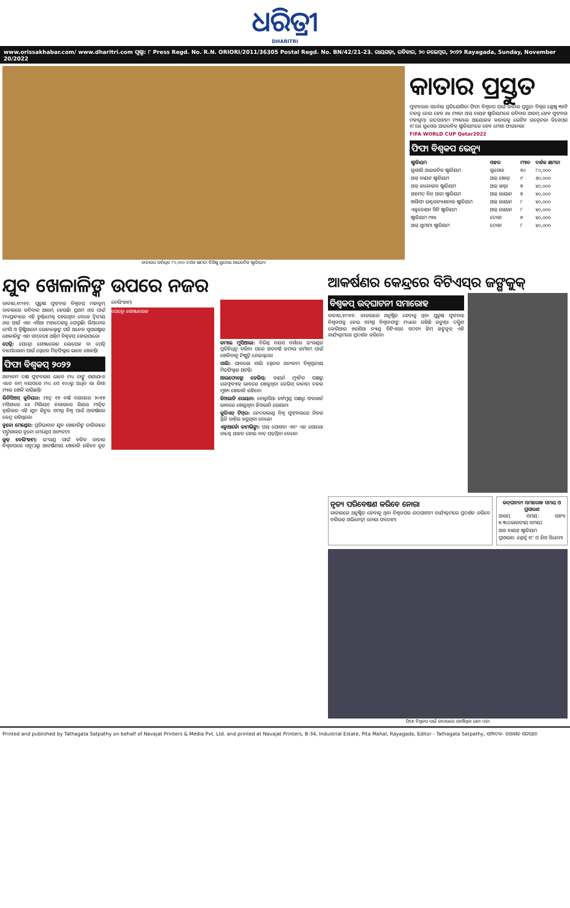ଧରିତ୍ରୀ
DHARITRI
www.orissakhabar.com/ www.dharitri.com ପୃଷ୍ଠା: ୮ Press Regd. No. R.N. ORIORI/2011/36305 Postal Regd. No. BN/42/21-23. ରାୟଗଡ଼ା, ରବିବାର, ୨୦ ନଭେମ୍ବର, ୨୦୨୨ Rayagada, Sunday, November 20/2022
କାତାରର ସର୍ବାଧିକ ୮୦,୦୦୦ ଦର୍ଶକ କ୍ଷମତା ବିଶିଷ୍ଟ ଲୁସେଲ ଆଇକନିକ ଷ୍ଟାଡିୟମ।
କାତାର ପ୍ରସ୍ତୁତ
ଫୁଟବଲର ସର୍ବୋଚ୍ଚ ପ୍ରତିଯୋଗିତା ଫିଫା ବିଶ୍ୱକପ ପାଇଁ କାତାର ପ୍ରସ୍ତୁତ। ବିଶ୍ୱର ଶ୍ରେଷ୍ଠ ୩୨ଟି ଦଳକୁ ନେଇ ହେବ ୬୪ ମ୍ୟାଚ। ଅଲ୍ ବାୟଟ ଷ୍ଟାଡିୟମରେ ରବିବାର ଆରମ୍ଭ ହେବ ଫୁଟବଲ ମହାକୁମ୍ଭ। ଉଦ୍‌ଘାଟନୀ ମ୍ୟାଚରେ ଆୟୋଜକ କାତାରକୁ ଭେଟିବ ଇକ୍ୱେଡର। ଡିସେମ୍ବର ୧୮ରେ ଲୁସେଲ ଆଇକନିକ୍ ଷ୍ଟାଡିୟମରେ ହେବ ମେଗା ଫାଇନାଲ।
FIFA WORLD CUP Qatar2022
ଫିଫା ବିଶ୍ୱକପ ଭେନ୍ୟୁ
| ଷ୍ଟାଡିୟମ | ସହର | ମ୍ୟାଚ | ଦର୍ଶକ କ୍ଷମତା |
| --- | --- | --- | --- |
| ଲୁସାଲି ଆଇକନିକ ଷ୍ଟାଡିୟମ | ଲୁସେଲ | ୧୦ | ୮୦,୦୦୦ |
| ଅଲ୍ ବାୟଟ ଷ୍ଟାଡିୟମ | ଅଲ୍ ଖୋର୍ | ୯ | ୬୦,୦୦୦ |
| ଅଲ୍ ଜାନୋଉବ ଷ୍ଟାଡିୟମ | ଅଲ୍ ୱାକ୍ରା | ୭ | ୪୦,୦୦୦ |
| ଅହମଦ ବିନ୍ ଅଲୀ ଷ୍ଟାଡିୟମ | ଅଲ୍ ରାୟାନ | ୭ | ୪୦,୦୦୦ |
| ଖଲିଫା ଇଣ୍ଟରନ୍ୟାଶନାଲ ଷ୍ଟାଡିୟମ | ଅଲ୍ ରାୟାନ | ୮ | ୪୦,୦୦୦ |
| ଏଜୁକେଶନ ସିଟି ଷ୍ଟାଡିୟମ | ଅଲ୍ ରାୟାନ | ୮ | ୪୦,୦୦୦ |
| ଷ୍ଟାଡିୟମ ୯୭୪ | ଦୋହା | ୭ | ୪୦,୦୦୦ |
| ଅଲ୍ ଥୁମାମା ଷ୍ଟାଡିୟମ | ଦୋହା | ୮ | ୪୦,୦୦୦ |
ଯୁବ ଖେଳାଳିଙ୍କ ଉପରେ ନଜର
କାତାର,୧୯।୧୧: ପୁରୁଷ ଫୁଟ୍‌ବଲ ବିଶ୍ୱକପ୍ ମହାକୁମ୍ଭ କାତାରରେ ରବିବାର ଆରମ୍ଭ ହେଉଛି। ପ୍ରଥମ ଥର ପାଇଁ ମଧ୍ୟପ୍ରାଚ୍ୟରେ ଏହି ଟୁର୍ଣ୍ଣାମେଣ୍ଟ ହେଉଥିବା ବେଳେ ଦ୍ୱିତୀୟ ଥର ପାଇଁ ଏହା ଏସିଆ ମହାଦେଶକୁ ଫେରୁଛି। ଲିଓନେଲ ମେସି ଓ କ୍ରିଷ୍ଟିଆନୋ ରୋନାଲ୍ଡୋଙ୍କ ପରି ଅନେକ ସୁପରଷ୍ଟାର ଖେଳାଳିଙ୍କ ଏହା ସମ୍ଭବତଃ ଅନ୍ତିମ ବିଶ୍ୱକପ୍ ହୋଇପାରେ।
ପେଡ୍ରି: ପେଡ୍ରୋ ଗୋଞ୍ଜାଲେଜ ଲୋପେଜ ବା ପେଡ୍ରି ବାର୍ସେଲୋନା ପାଇଁ ସ୍ପେନ୍‌ର ମିଡ୍‌ଫିଲ୍ଡର ଭାବେ ଖେଳନ୍ତି।
ଫିଫା ବିଶ୍ୱକପ୍ ୨୦୨୨
ଅନ୍ୟତମ ଦକ୍ଷ ଫୁଟ୍‌ବଲର ଭାବେ ମଧ୍ୟ ତାଙ୍କୁ ଗଣାଯାଏ। ଏତେ କମ୍ ବୟସରେ ମଧ୍ୟ ସେ ୧୦୦ରୁ ଅଧିକ ଲା ଲିଗା ମ୍ୟାଚ ଖେଳି ସାରିଛନ୍ତି।
ଭିନିସିଅସ୍ ଜୁନିୟର: ମାତ୍ର ୧୭ ବର୍ଷ ବୟସରେ ୨୦୧୭ ମସିହାରେ ୪୬ ମିଲିୟନ୍ ଡଲାରରେ ରିୟଲ ମାଡ୍ରିଡ୍ ବ୍ରାଜିଲର ଏହି ଯୁବ ୱିଙ୍ଗର ସମଗ୍ର ବିଶ୍ୱ ପାଇଁ ଆକର୍ଷଣର କେନ୍ଦ୍ର ରହିଥିଲେ।
ନୁନୋ ମେଣ୍ଡେସ: ପ୍ରତିଭାବାନ ଯୁବ ଖେଳାଳିଙ୍କ ତାଲିକାରେ ପର୍ତ୍ତୁଗାଲର ନୁନୋ ମେଣ୍ଡେସ ଅନ୍ୟତମ।
ଜୁଡ୍ ବେଲିଂହାମ୍: ଇଂଲଣ୍ଡ ପାଇଁ ଚଳିତ କାତାର ବିଶ୍ୱକପରେ ସବୁଠାରୁ ଆକର୍ଷଣୀୟ ଖେଳାଳି ରହିବେ ଜୁଡ୍ ବେଲିଂହାମ୍।
ପେଡ୍ରୋ ଗୋଞ୍ଜାଲେଜ
ଜମାଲ ମୁସିଆଲା: ବିଭିନ୍ନ ବୟସ ବର୍ଗରେ ଇଂଲଣ୍ଡର ପ୍ରତିନିଧିତ୍ୱ କରିବା ପରେ ଗତବର୍ଷ ଜମାଲ ଜର୍ମାନୀ ପାଇଁ ଖେଳିବାକୁ ନିଷ୍ପତ୍ତି ନେଇଥିଲେ।
ଗାଭି: ପାବଲୋ ଗାଭି ସ୍ପେନର ଅନ୍ୟତମ ବିଶ୍ୱସ୍ତରୀୟ ମିଡ୍‌ଫିଲ୍ଡର ଅଟନ୍ତି।
ଆଲଫୋନ୍ସୋ ଡେଭିସ୍: ବାୟର୍ନ ମ୍ୟୁନିକ ପକ୍ଷରୁ ଲେଫ୍ଟବ୍ୟାକ୍ ଭାବରେ ଖେଳୁଥିବା ଡେଭିସ୍ କାନାଡା ଦଳର ମୁଖ୍ୟ ଖେଳାଳି ରହିବେ।
ଜିଓଭାନି ରେୟନା: ବୋରୁସିଆ ଡର୍ଟମୁଣ୍ଡ ପକ୍ଷରୁ ଫରୱାର୍ଡ ଭାବରେ ଖେଳୁଥିବା ଜିଓଭାନି ରେୟନା।
ଜୁରିଏନ୍ ଟିମ୍ବର: ନେଦରଲାଣ୍ଡ ବିଶ୍ୱ ଫୁଟ୍‌ବଲରେ ନିଜର ସ୍ଥିତି କାହିର କରୁଥିବା ବେଳେ।
ଏଡୁଆର୍ଡୋ କାମଭିଙ୍ଗା: ପଲ୍ ପୋଗବା ଏବଂ ଏନ୍ ଗୋଲୋ କାଣ୍ଟେ ଆହତ ହୋଇ ବାଦ୍ ପଡ଼ିଥିବା ବେଳେ।
ଆକର୍ଷଣର କେନ୍ଦ୍ରରେ ବିଟିଏସ୍‌ର ଜଙ୍ଗକୁକ୍
ବିଶ୍ୱକପ୍ ଉଦ୍‌ଘାଟନୀ ସମାରୋହ
କାତାର,୧୯।୧୧: କାତାରରେ ଅନୁଷ୍ଠିତ ହେବାକୁ ଥିବା ପୁରୁଷ ଫୁଟବଲ ବିଶ୍ୱକପକୁ ନେଇ ସମଗ୍ର ବିଶ୍ୱବାସୀଙ୍କ ମଧ୍ୟରେ ରହିଛି ଉତ୍କଣ୍ଠା। ଦକ୍ଷିଣ କୋରିଆର ୭ଜଣିଆ ବ୍ୟାଣ୍ଡ ବିଟିଏସ୍‌ର ସଦସ୍ୟ ଜିମ୍ ଜଙ୍ଗକୁକ୍ ଏହି କାର୍ଯ୍ୟକ୍ରମରେ ପ୍ରଦର୍ଶନ କରିବେ।
ନୃତ୍ୟ ପରିବେଷଣ କରିବେ ନୋରା
କାତାରରେ ଅନୁଷ୍ଠିତ ହେବାକୁ ଥିବା ବିଶ୍ୱକପର ଉଦ୍‌ଘାଟନୀ କାର୍ଯ୍ୟକ୍ରମରେ ପ୍ରଦର୍ଶନ କରିବେ ବଲିଉଡ୍ ଅଭିନେତ୍ରୀ ନୋରା ଫତେହୀ।
ଉଦ୍‌ଘାଟନୀ ସମାରୋହ ସମୟ ଓ ପ୍ରସାରଣ
ଆରମ୍ଭ ସମୟ: ସନ୍ଧ୍ୟା ୭.୩୦(ଭାରତୀୟ ସମୟ)
ଅଲ ବାୟଟ୍ ଷ୍ଟାଡିୟମ
ପ୍ରସାରଣ: ସ୍ପୋର୍ଟ୍ସ ୧୮ ଓ ଜିଓ ସିନେମା
ଫିଫା ବିଶ୍ୱକପ ପାଇଁ କାତାରରେ ପହଞ୍ଚିଥିବା ଘାନା ଦଳ।
Printed and published by Tathagata Satpathy on behalf of Navajat Printers & Media Pvt. Ltd. and printed at Navajat Printers, B-34, Industrial Estate, Pita Mahal, Rayagada, Editor - Tathagata Satpathy, ସମ୍ପାଦକ- ତଥାଗତ ସତପଥୀ